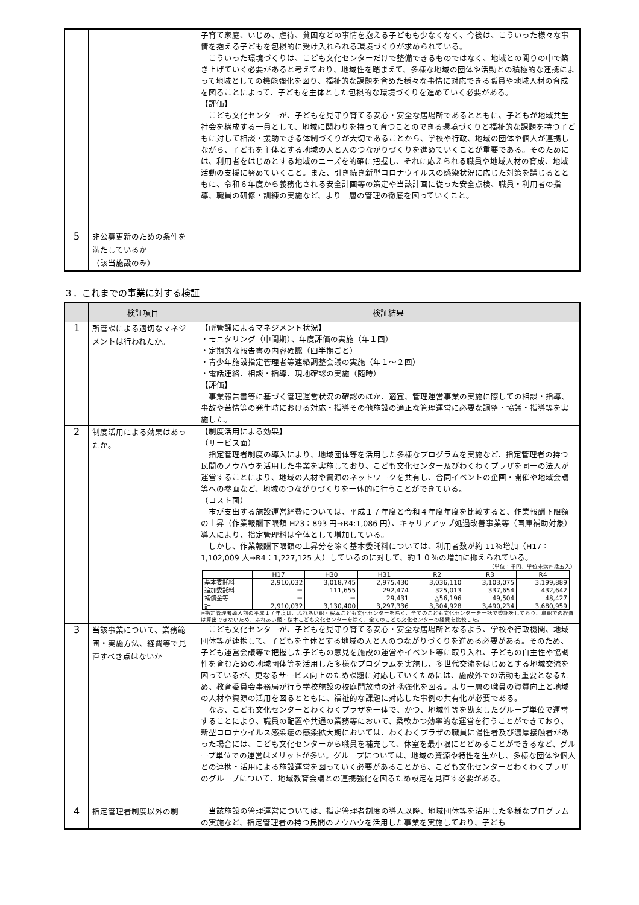| | | 子育て家庭、いじめ、虐待、貧困などの事情を抱える子どもも少なくなく、今後は、こういった様々な事情を抱える子どもを包摂的に受け入れられる環境づくりが求められている。 こういった環境づくりは、こども文化センターだけで整備できるものではなく、地域との関りの中で築き上げていく必要があると考えており、地域性を踏まえて、多様な地域の団体や活動との積極的な連携によって地域としての機能強化を図り、福祉的な課題を含めた様々な事情に対応できる職員や地域人材の育成を図ることによって、子どもを主体とした包摂的な環境づくりを進めていく必要がある。 【評価】 こども文化センターが、子どもを見守り育てる安心・安全な居場所であるとともに、子どもが地域共生社会を構成する一員として、地域に関わりを持って育つことのできる環境づくりと福祉的な課題を持つ子どもに対して相談・援助できる体制づくりが大切であることから、学校や行政、地域の団体や個人が連携しながら、子どもを主体とする地域の人と人のつながりづくりを進めていくことが重要である。そのためには、利用者をはじめとする地域のニーズを的確に把握し、それに応えられる職員や地域人材の育成、地域活動の支援に努めていくこと。また、引き続き新型コロナウイルスの感染状況に応じた対策を講じるとともに、令和６年度から義務化される安全計画等の策定や当該計画に従った安全点検、職員・利用者の指導、職員の研修・訓練の実施など、より一層の管理の徹底を図っていくこと。 |
| 5 | 非公募更新のための条件を満たしているか （該当施設のみ） | |
３．これまでの事業に対する検証
| | 検証項目 | 検証結果 |
| --- | --- | --- |
| 1 | 所管課による適切なマネジメントは行われたか。 | 【所管課によるマネジメント状況】 ・モニタリング（中間期）、年度評価の実施（年１回） ・定期的な報告書の内容確認（四半期ごと） ・青少年施設指定管理者等連絡調整会議の実施（年１～２回） ・電話連絡、相談・指導、現地確認の実施（随時） 【評価】 事業報告書等に基づく管理運営状況の確認のほか、適宜、管理運営事業の実施に際しての相談・指導、事故や苦情等の発生時における対応・指導その他施設の適正な管理運営に必要な調整・協議・指導等を実施した。 |
| 2 | 制度活用による効果はあったか。 | 【制度活用による効果】 （サービス面） 指定管理者制度の導入により、地域団体等を活用した多様なプログラムを実施など、指定管理者の持つ民間のノウハウを活用した事業を実施しており、こども文化センター及びわくわくプラザを同一の法人が運営することにより、地域の人材や資源のネットワークを共有し、合同イベントの企画・開催や地域会議等への参画など、地域のつながりづくりを一体的に行うことができている。 （コスト面） 市が支出する施設運営経費については、平成１７年度と令和４年度年度を比較すると、作業報酬下限額の上昇（作業報酬下限額 H23：893 円→R4:1,086 円）、キャリアアップ処遇改善事業等（国庫補助対象）導入により、指定管理料は全体として増加している。 しかし、作業報酬下限額の上昇分を除く基本委託料については、利用者数が約 11％増加（H17：1,102,009 人→R4：1,227,125 人）しているのに対して、約１０％の増加に抑えられている。 （単位：千円、単位未満四捨五入） / / H17 / H30 / H31 / R2 / R3 / R4 / / 基本委託料 / 2,910,032 / 3,018,745 / 2,975,430 / 3,036,110 / 3,103,075 / 3,199,889 / / 追加委託料 / － / 111,655 / 292,474 / 325,013 / 337,654 / 432,642 / / 補償金等 / － / － / 29,431 / △56,196 / 49,504 / 48,427 / / 計 / 2,910,032 / 3,130,400 / 3,297,336 / 3,304,928 / 3,490,234 / 3,680,959 / ※指定管理者導入前の平成１７年度は、ふれあい館・桜本こども文化センターを除く、全てのこども文化センターを一括で委託をしており、単館での経費は算出できないため、ふれあい館・桜本こども文化センターを除く、全てのこども文化センターの経費を比較した。 |
| 3 | 当該事業について、業務範囲・実施方法、経費等で見直すべき点はないか | こども文化センターが、子どもを見守り育てる安心・安全な居場所となるよう、学校や行政機関、地域団体等が連携して、子どもを主体とする地域の人と人のつながりづくりを進める必要がある。そのため、子ども運営会議等で把握した子どもの意見を施設の運営やイベント等に取り入れ、子どもの自主性や協調性を育むための地域団体等を活用した多様なプログラムを実施し、多世代交流をはじめとする地域交流を図っているが、更なるサービス向上のため課題に対応していくためには、施設外での活動も重要となるため、教育委員会事務局が行う学校施設の校庭開放時の連携強化を図る。より一層の職員の資質向上と地域の人材や資源の活用を図るとともに、福祉的な課題に対応した事例の共有化が必要である。 なお、こども文化センターとわくわくプラザを一体で、かつ、地域性等を勘案したグループ単位で運営することにより、職員の配置や共通の業務等において、柔軟かつ効率的な運営を行うことができており、新型コロナウイルス感染症の感染拡大期においては、わくわくプラザの職員に陽性者及び濃厚接触者があった場合には、こども文化センターから職員を補充して、休室を最小限にとどめることができるなど、グループ単位での運営はメリットが多い。グループについては、地域の資源や特性を生かし、多様な団体や個人との連携・活用による施設運営を図っていく必要があることから、こども文化センターとわくわくプラザのグループについて、地域教育会議との連携強化を図るため設定を見直す必要がある。 |
| 4 | 指定管理者制度以外の制 | 当該施設の管理運営については、指定管理者制度の導入以降、地域団体等を活用した多様なプログラムの実施など、指定管理者の持つ民間のノウハウを活用した事業を実施しており、子ども |